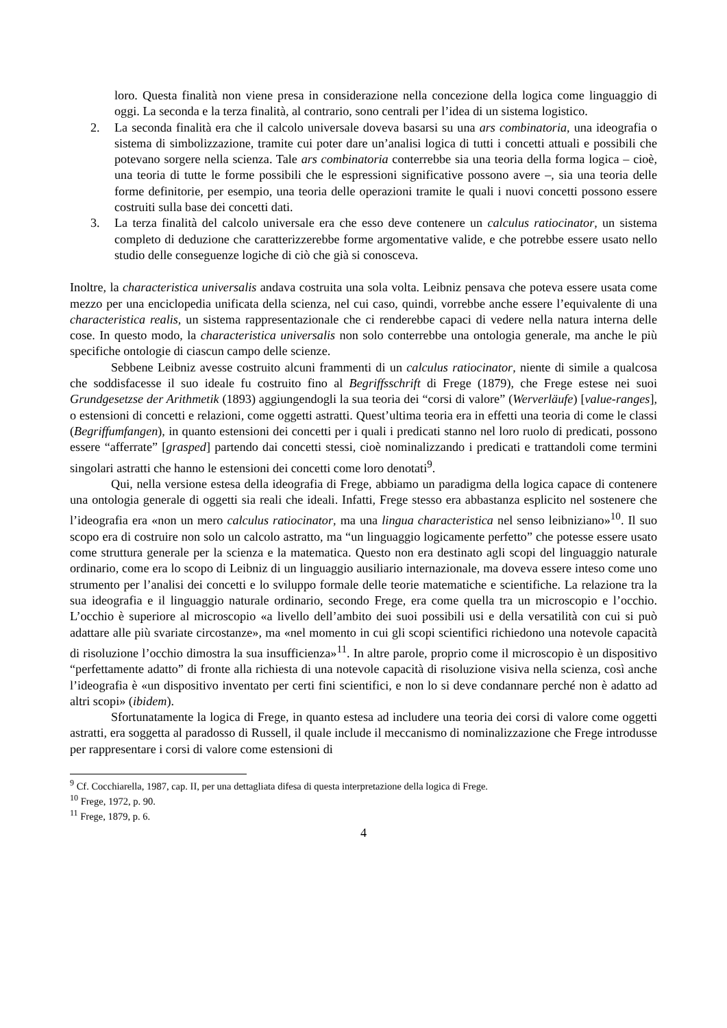loro. Questa finalità non viene presa in considerazione nella concezione della logica come linguaggio di oggi. La seconda e la terza finalità, al contrario, sono centrali per l’idea di un sistema logistico.
2. La seconda finalità era che il calcolo universale doveva basarsi su una ars combinatoria, una ideografia o sistema di simbolizzazione, tramite cui poter dare un’analisi logica di tutti i concetti attuali e possibili che potevano sorgere nella scienza. Tale ars combinatoria conterrebbe sia una teoria della forma logica – cioè, una teoria di tutte le forme possibili che le espressioni significative possono avere –, sia una teoria delle forme definitorie, per esempio, una teoria delle operazioni tramite le quali i nuovi concetti possono essere costruiti sulla base dei concetti dati.
3. La terza finalità del calcolo universale era che esso deve contenere un calculus ratiocinator, un sistema completo di deduzione che caratterizzerebbe forme argomentative valide, e che potrebbe essere usato nello studio delle conseguenze logiche di ciò che già si conosceva.
Inoltre, la characteristica universalis andava costruita una sola volta. Leibniz pensava che poteva essere usata come mezzo per una enciclopedia unificata della scienza, nel cui caso, quindi, vorrebbe anche essere l’equivalente di una characteristica realis, un sistema rappresentazionale che ci renderebbe capaci di vedere nella natura interna delle cose. In questo modo, la characteristica universalis non solo conterrebbe una ontologia generale, ma anche le più specifiche ontologie di ciascun campo delle scienze.
Sebbene Leibniz avesse costruito alcuni frammenti di un calculus ratiocinator, niente di simile a qualcosa che soddisfacesse il suo ideale fu costruito fino al Begriffsschrift di Frege (1879), che Frege estese nei suoi Grundgesetzse der Arithmetik (1893) aggiungendogli la sua teoria dei “corsi di valore” (Werverläufe) [value-ranges], o estensioni di concetti e relazioni, come oggetti astratti. Quest’ultima teoria era in effetti una teoria di come le classi (Begriffumfangen), in quanto estensioni dei concetti per i quali i predicati stanno nel loro ruolo di predicati, possono essere “afferrate” [grasped] partendo dai concetti stessi, cioè nominalizzando i predicati e trattandoli come termini singolari astratti che hanno le estensioni dei concetti come loro denotati<sup>9</sup>.
Qui, nella versione estesa della ideografia di Frege, abbiamo un paradigma della logica capace di contenere una ontologia generale di oggetti sia reali che ideali. Infatti, Frege stesso era abbastanza esplicito nel sostenere che l’ideografia era «non un mero calculus ratiocinator, ma una lingua characteristica nel senso leibniziano»<sup>10</sup>. Il suo scopo era di costruire non solo un calcolo astratto, ma “un linguaggio logicamente perfetto” che potesse essere usato come struttura generale per la scienza e la matematica. Questo non era destinato agli scopi del linguaggio naturale ordinario, come era lo scopo di Leibniz di un linguaggio ausiliario internazionale, ma doveva essere inteso come uno strumento per l’analisi dei concetti e lo sviluppo formale delle teorie matematiche e scientifiche. La relazione tra la sua ideografia e il linguaggio naturale ordinario, secondo Frege, era come quella tra un microscopio e l’occhio. L’occhio è superiore al microscopio «a livello dell’ambito dei suoi possibili usi e della versatilità con cui si può adattare alle più svariate circostanze», ma «nel momento in cui gli scopi scientifici richiedono una notevole capacità di risoluzione l’occhio dimostra la sua insufficienza»<sup>11</sup>. In altre parole, proprio come il microscopio è un dispositivo “perfettamente adatto” di fronte alla richiesta di una notevole capacità di risoluzione visiva nella scienza, così anche l’ideografia è «un dispositivo inventato per certi fini scientifici, e non lo si deve condannare perché non è adatto ad altri scopi» (ibidem).
Sfortunatamente la logica di Frege, in quanto estesa ad includere una teoria dei corsi di valore come oggetti astratti, era soggetta al paradosso di Russell, il quale include il meccanismo di nominalizzazione che Frege introdusse per rappresentare i corsi di valore come estensioni di
<sup>9</sup> Cf. Cocchiarella, 1987, cap. II, per una dettagliata difesa di questa interpretazione della logica di Frege.
<sup>10</sup> Frege, 1972, p. 90.
<sup>11</sup> Frege, 1879, p. 6.
4